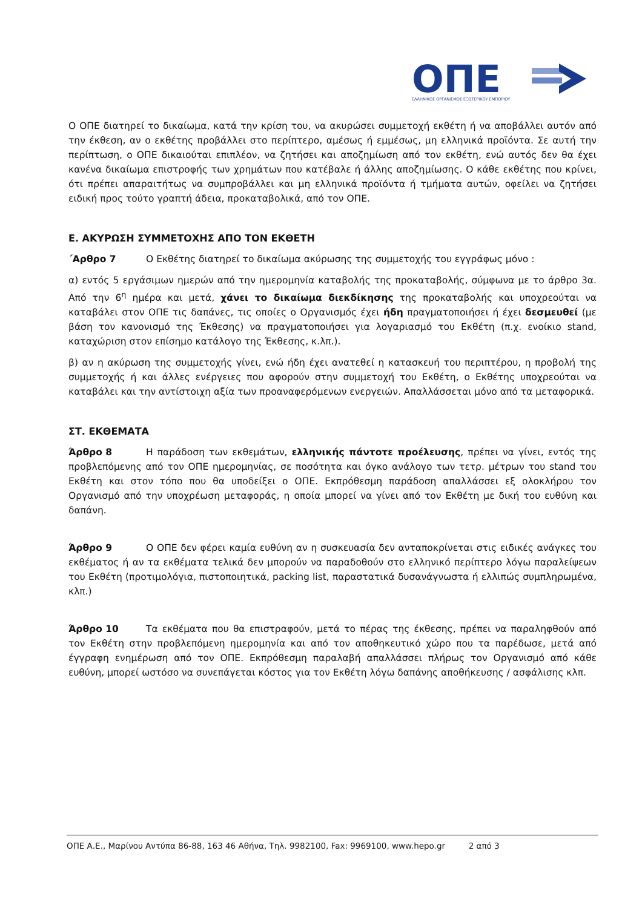ΟΠΕ
ΕΛΛΗΝΙΚΟΣ ΟΡΓΑΝΙΣΜΟΣ ΕΞΩΤΕΡΙΚΟΥ ΕΜΠΟΡΙΟΥ
Ο ΟΠΕ διατηρεί το δικαίωμα, κατά την κρίση του, να ακυρώσει συμμετοχή εκθέτη ή να αποβάλλει αυτόν από την έκθεση, αν ο εκθέτης προβάλλει στο περίπτερο, αμέσως ή εμμέσως, μη ελληνικά προϊόντα. Σε αυτή την περίπτωση, ο ΟΠΕ δικαιούται επιπλέον, να ζητήσει και αποζημίωση από τον εκθέτη, ενώ αυτός δεν θα έχει κανένα δικαίωμα επιστροφής των χρημάτων που κατέβαλε ή άλλης αποζημίωσης. Ο κάθε εκθέτης που κρίνει, ότι πρέπει απαραιτήτως να συμπροβάλλει και μη ελληνικά προϊόντα ή τμήματα αυτών, οφείλει να ζητήσει ειδική προς τούτο γραπτή άδεια, προκαταβολικά, από τον ΟΠΕ.
Ε. ΑΚΥΡΩΣΗ ΣΥΜΜΕΤΟΧΗΣ ΑΠΟ ΤΟΝ ΕΚΘΕΤΗ
΄Αρθρο 7 Ο Εκθέτης διατηρεί το δικαίωμα ακύρωσης της συμμετοχής του εγγράφως μόνο :
α) εντός 5 εργάσιμων ημερών από την ημερομηνία καταβολής της προκαταβολής, σύμφωνα με το άρθρο 3α. Από την 6<sup>η</sup> ημέρα και μετά, χάνει το δικαίωμα διεκδίκησης της προκαταβολής και υποχρεούται να καταβάλει στον ΟΠΕ τις δαπάνες, τις οποίες ο Οργανισμός έχει ήδη πραγματοποιήσει ή έχει δεσμευθεί (με βάση τον κανονισμό της Έκθεσης) να πραγματοποιήσει για λογαριασμό του Εκθέτη (π.χ. ενοίκιο stand, καταχώριση στον επίσημο κατάλογο της Έκθεσης, κ.λπ.).
β) αν η ακύρωση της συμμετοχής γίνει, ενώ ήδη έχει ανατεθεί η κατασκευή του περιπτέρου, η προβολή της συμμετοχής ή και άλλες ενέργειες που αφορούν στην συμμετοχή του Εκθέτη, ο Εκθέτης υποχρεούται να καταβάλει και την αντίστοιχη αξία των προαναφερόμενων ενεργειών. Απαλλάσσεται μόνο από τα μεταφορικά.
ΣΤ. ΕΚΘΕΜΑΤΑ
Άρθρο 8 Η παράδοση των εκθεμάτων, ελληνικής πάντοτε προέλευσης, πρέπει να γίνει, εντός της προβλεπόμενης από τον ΟΠΕ ημερομηνίας, σε ποσότητα και όγκο ανάλογο των τετρ. μέτρων του stand του Εκθέτη και στον τόπο που θα υποδείξει ο ΟΠΕ. Εκπρόθεσμη παράδοση απαλλάσσει εξ ολοκλήρου τον Οργανισμό από την υποχρέωση μεταφοράς, η οποία μπορεί να γίνει από τον Εκθέτη με δική του ευθύνη και δαπάνη.
Άρθρο 9 Ο ΟΠΕ δεν φέρει καμία ευθύνη αν η συσκευασία δεν ανταποκρίνεται στις ειδικές ανάγκες του εκθέματος ή αν τα εκθέματα τελικά δεν μπορούν να παραδοθούν στο ελληνικό περίπτερο λόγω παραλείψεων του Εκθέτη (προτιμολόγια, πιστοποιητικά, packing list, παραστατικά δυσανάγνωστα ή ελλιπώς συμπληρωμένα, κλπ.)
Άρθρο 10 Τα εκθέματα που θα επιστραφούν, μετά το πέρας της έκθεσης, πρέπει να παραληφθούν από τον Εκθέτη στην προβλεπόμενη ημερομηνία και από τον αποθηκευτικό χώρο που τα παρέδωσε, μετά από έγγραφη ενημέρωση από τον ΟΠΕ. Εκπρόθεσμη παραλαβή απαλλάσσει πλήρως τον Οργανισμό από κάθε ευθύνη, μπορεί ωστόσο να συνεπάγεται κόστος για τον Εκθέτη λόγω δαπάνης αποθήκευσης / ασφάλισης κλπ.
ΟΠΕ Α.Ε., Μαρίνου Αντύπα 86-88, 163 46 Αθήνα, Τηλ. 9982100, Fax: 9969100, www.hepo.gr 2 από 3